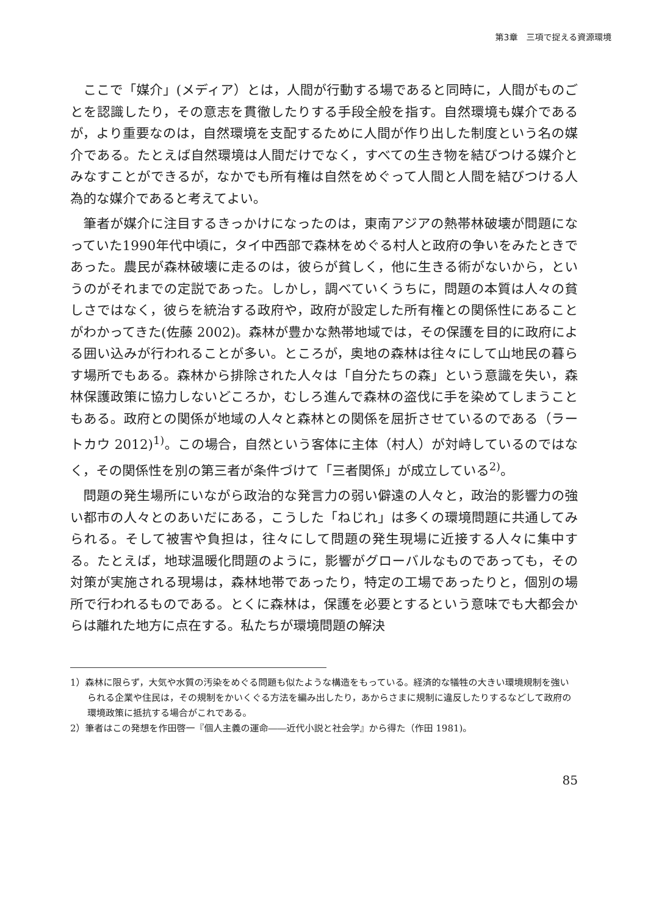第3章　三項で捉える資源環境
ここで「媒介」(メディア）とは，人間が行動する場であると同時に，人間がものごとを認識したり，その意志を貫徹したりする手段全般を指す。自然環境も媒介であるが，より重要なのは，自然環境を支配するために人間が作り出した制度という名の媒介である。たとえば自然環境は人間だけでなく，すべての生き物を結びつける媒介とみなすことができるが，なかでも所有権は自然をめぐって人間と人間を結びつける人為的な媒介であると考えてよい。
筆者が媒介に注目するきっかけになったのは，東南アジアの熱帯林破壊が問題になっていた1990年代中頃に，タイ中西部で森林をめぐる村人と政府の争いをみたときであった。農民が森林破壊に走るのは，彼らが貧しく，他に生きる術がないから，というのがそれまでの定説であった。しかし，調べていくうちに，問題の本質は人々の貧しさではなく，彼らを統治する政府や，政府が設定した所有権との関係性にあることがわかってきた(佐藤 2002)。森林が豊かな熱帯地域では，その保護を目的に政府による囲い込みが行われることが多い。ところが，奥地の森林は往々にして山地民の暮らす場所でもある。森林から排除された人々は「自分たちの森」という意識を失い，森林保護政策に協力しないどころか，むしろ進んで森林の盗伐に手を染めてしまうこともある。政府との関係が地域の人々と森林との関係を屈折させているのである（ラートカウ 2012)<sup>1)</sup>。この場合，自然という客体に主体（村人）が対峙しているのではなく，その関係性を別の第三者が条件づけて「三者関係」が成立している<sup>2)</sup>。
問題の発生場所にいながら政治的な発言力の弱い僻遠の人々と，政治的影響力の強い都市の人々とのあいだにある，こうした「ねじれ」は多くの環境問題に共通してみられる。そして被害や負担は，往々にして問題の発生現場に近接する人々に集中する。たとえば，地球温暖化問題のように，影響がグローバルなものであっても，その対策が実施される現場は，森林地帯であったり，特定の工場であったりと，個別の場所で行われるものである。とくに森林は，保護を必要とするという意味でも大都会からは離れた地方に点在する。私たちが環境問題の解決
1）森林に限らず，大気や水質の汚染をめぐる問題も似たような構造をもっている。経済的な犠牲の大きい環境規制を強いられる企業や住民は，その規制をかいくぐる方法を編み出したり，あからさまに規制に違反したりするなどして政府の環境政策に抵抗する場合がこれである。
2）筆者はこの発想を作田啓一『個人主義の運命――近代小説と社会学』から得た（作田 1981)。
85